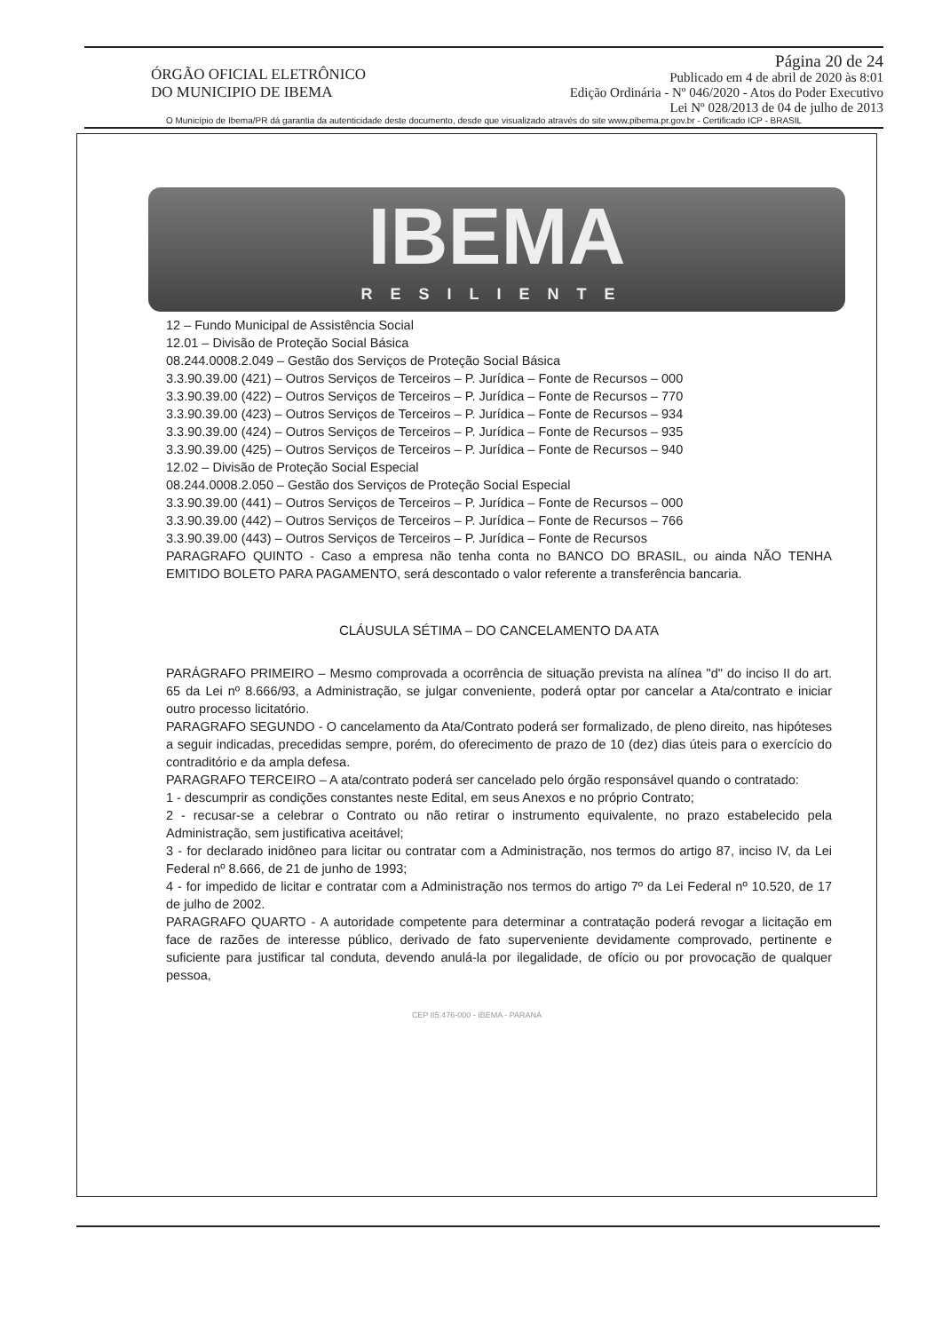ÓRGÃO OFICIAL ELETRÔNICO
DO MUNICIPIO DE IBEMA
Página 20 de 24
Publicado em 4 de abril de 2020 às 8:01
Edição Ordinária - Nº 046/2020 - Atos do Poder Executivo
Lei Nº 028/2013 de 04 de julho de 2013
O Município de Ibema/PR dá garantia da autenticidade deste documento, desde que visualizado através do site www.pibema.pr.gov.br - Certificado ICP - BRASIL
IBEMA
RESILIENTE
12 – Fundo Municipal de Assistência Social
12.01 – Divisão de Proteção Social Básica
08.244.0008.2.049 – Gestão dos Serviços de Proteção Social Básica
3.3.90.39.00 (421) – Outros Serviços de Terceiros – P. Jurídica – Fonte de Recursos – 000
3.3.90.39.00 (422) – Outros Serviços de Terceiros – P. Jurídica – Fonte de Recursos – 770
3.3.90.39.00 (423) – Outros Serviços de Terceiros – P. Jurídica – Fonte de Recursos – 934
3.3.90.39.00 (424) – Outros Serviços de Terceiros – P. Jurídica – Fonte de Recursos – 935
3.3.90.39.00 (425) – Outros Serviços de Terceiros – P. Jurídica – Fonte de Recursos – 940
12.02 – Divisão de Proteção Social Especial
08.244.0008.2.050 – Gestão dos Serviços de Proteção Social Especial
3.3.90.39.00 (441) – Outros Serviços de Terceiros – P. Jurídica – Fonte de Recursos – 000
3.3.90.39.00 (442) – Outros Serviços de Terceiros – P. Jurídica – Fonte de Recursos – 766
3.3.90.39.00 (443) – Outros Serviços de Terceiros – P. Jurídica – Fonte de Recursos
PARAGRAFO QUINTO - Caso a empresa não tenha conta no BANCO DO BRASIL, ou ainda NÃO TENHA EMITIDO BOLETO PARA PAGAMENTO, será descontado o valor referente a transferência bancaria.
CLÁUSULA SÉTIMA – DO CANCELAMENTO DA ATA
PARÁGRAFO PRIMEIRO – Mesmo comprovada a ocorrência de situação prevista na alínea "d" do inciso II do art. 65 da Lei nº 8.666/93, a Administração, se julgar conveniente, poderá optar por cancelar a Ata/contrato e iniciar outro processo licitatório.
PARAGRAFO SEGUNDO - O cancelamento da Ata/Contrato poderá ser formalizado, de pleno direito, nas hipóteses a seguir indicadas, precedidas sempre, porém, do oferecimento de prazo de 10 (dez) dias úteis para o exercício do contraditório e da ampla defesa.
PARAGRAFO TERCEIRO – A ata/contrato poderá ser cancelado pelo órgão responsável quando o contratado:
1 - descumprir as condições constantes neste Edital, em seus Anexos e no próprio Contrato;
2 - recusar-se a celebrar o Contrato ou não retirar o instrumento equivalente, no prazo estabelecido pela Administração, sem justificativa aceitável;
3 - for declarado inidôneo para licitar ou contratar com a Administração, nos termos do artigo 87, inciso IV, da Lei Federal nº 8.666, de 21 de junho de 1993;
4 - for impedido de licitar e contratar com a Administração nos termos do artigo 7º da Lei Federal nº 10.520, de 17 de julho de 2002.
PARAGRAFO QUARTO - A autoridade competente para determinar a contratação poderá revogar a licitação em face de razões de interesse público, derivado de fato superveniente devidamente comprovado, pertinente e suficiente para justificar tal conduta, devendo anulá-la por ilegalidade, de ofício ou por provocação de qualquer pessoa,
CEP 85.476-000 - IBEMA - PARANÁ